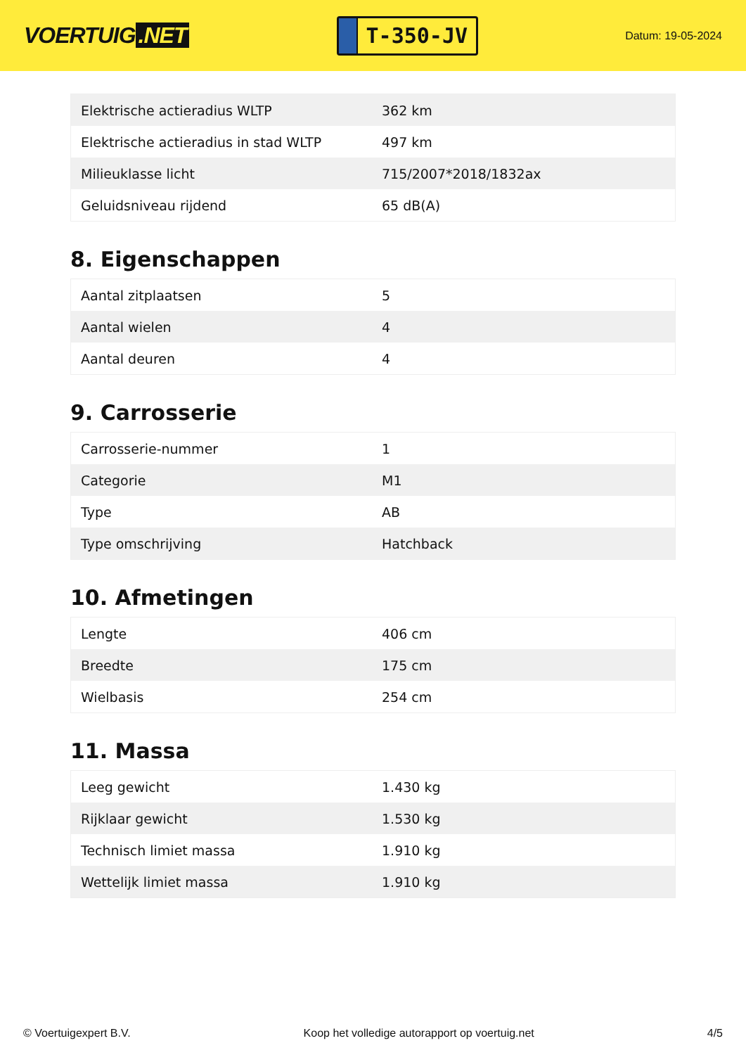VOERTUIG.NET
T-350-JV
Datum: 19-05-2024
| Elektrische actieradius WLTP | 362 km |
| Elektrische actieradius in stad WLTP | 497 km |
| Milieuklasse licht | 715/2007*2018/1832ax |
| Geluidsniveau rijdend | 65 dB(A) |
8. Eigenschappen
| Aantal zitplaatsen | 5 |
| Aantal wielen | 4 |
| Aantal deuren | 4 |
9. Carrosserie
| Carrosserie-nummer | 1 |
| Categorie | M1 |
| Type | AB |
| Type omschrijving | Hatchback |
10. Afmetingen
| Lengte | 406 cm |
| Breedte | 175 cm |
| Wielbasis | 254 cm |
11. Massa
| Leeg gewicht | 1.430 kg |
| Rijklaar gewicht | 1.530 kg |
| Technisch limiet massa | 1.910 kg |
| Wettelijk limiet massa | 1.910 kg |
© Voertuigexpert B.V. Koop het volledige autorapport op voertuig.net 4/5